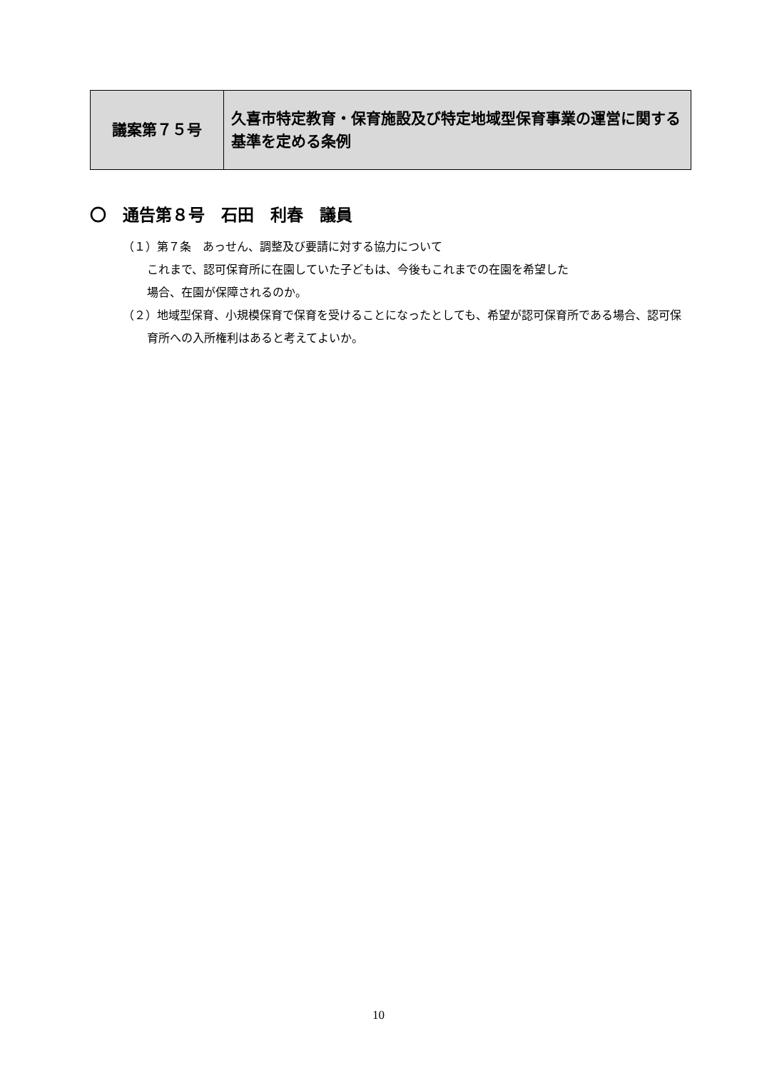| 議案第７５号 | 久喜市特定教育・保育施設及び特定地域型保育事業の運営に関する基準を定める条例 |
〇　通告第８号　石田　利春　議員
（１）第７条　あっせん、調整及び要請に対する協力について
これまで、認可保育所に在園していた子どもは、今後もこれまでの在園を希望した
場合、在園が保障されるのか。
（２）地域型保育、小規模保育で保育を受けることになったとしても、希望が認可保育所である場合、認可保育所への入所権利はあると考えてよいか。
10